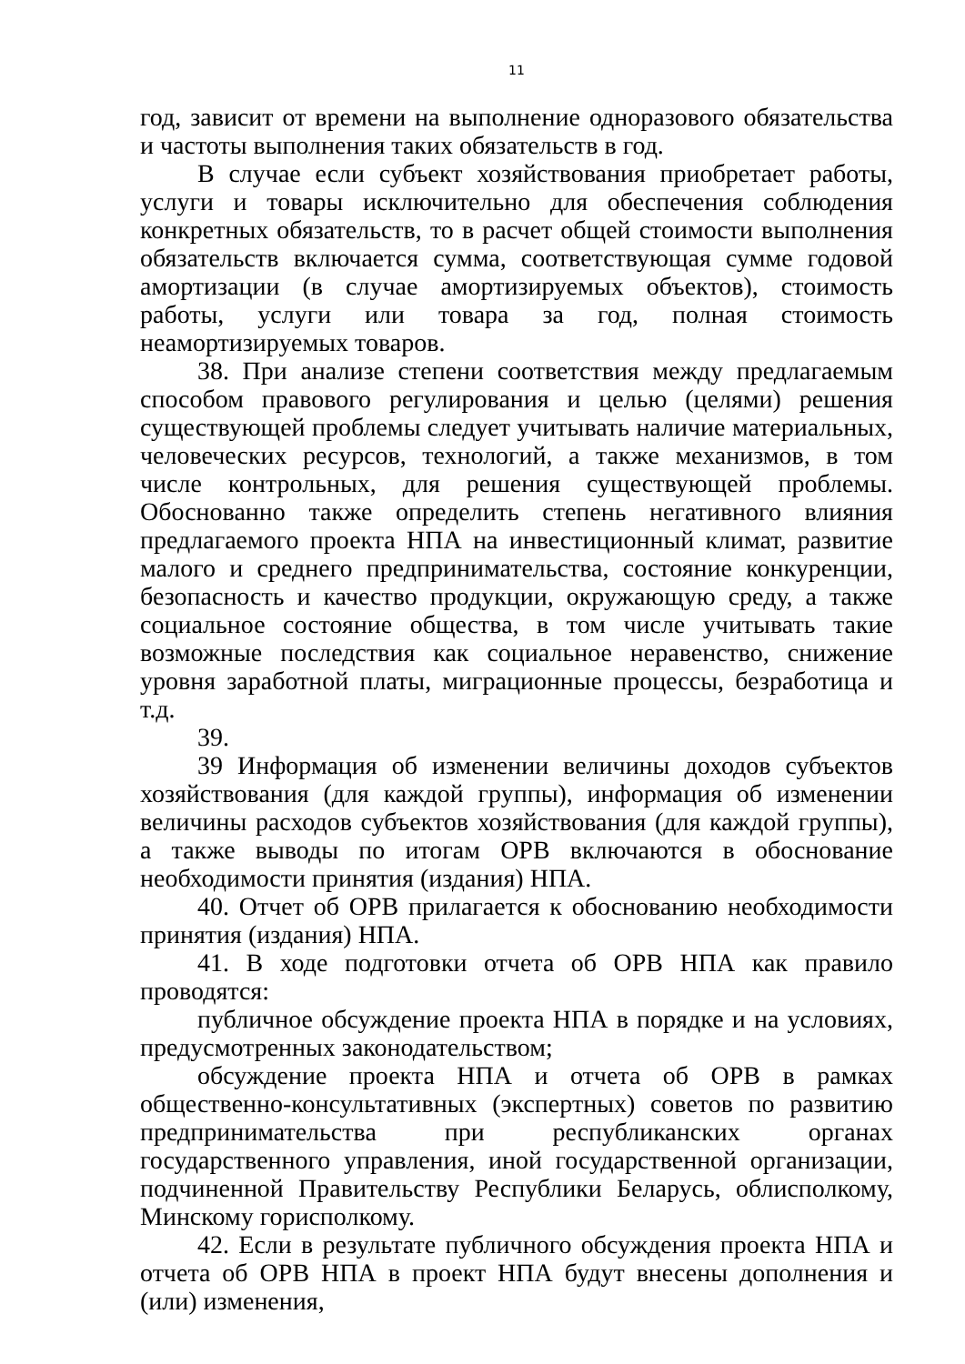11
год, зависит от времени на выполнение одноразового обязательства и частоты выполнения таких обязательств в год.
В случае если субъект хозяйствования приобретает работы, услуги и товары исключительно для обеспечения соблюдения конкретных обязательств, то в расчет общей стоимости выполнения обязательств включается сумма, соответствующая сумме годовой амортизации (в случае амортизируемых объектов), стоимость работы, услуги или товара за год, полная стоимость неамортизируемых товаров.
38. При анализе степени соответствия между предлагаемым способом правового регулирования и целью (целями) решения существующей проблемы следует учитывать наличие материальных, человеческих ресурсов, технологий, а также механизмов, в том числе контрольных, для решения существующей проблемы. Обоснованно также определить степень негативного влияния предлагаемого проекта НПА на инвестиционный климат, развитие малого и среднего предпринимательства, состояние конкуренции, безопасность и качество продукции, окружающую среду, а также социальное состояние общества, в том числе учитывать такие возможные последствия как социальное неравенство, снижение уровня заработной платы, миграционные процессы, безработица и т.д.
39.
39 Информация об изменении величины доходов субъектов хозяйствования (для каждой группы), информация об изменении величины расходов субъектов хозяйствования (для каждой группы), а также выводы по итогам ОРВ включаются в обоснование необходимости принятия (издания) НПА.
40. Отчет об ОРВ прилагается к обоснованию необходимости принятия (издания) НПА.
41. В ходе подготовки отчета об ОРВ НПА как правило проводятся:
публичное обсуждение проекта НПА в порядке и на условиях, предусмотренных законодательством;
обсуждение проекта НПА и отчета об ОРВ в рамках общественно-консультативных (экспертных) советов по развитию предпринимательства при республиканских органах государственного управления, иной государственной организации, подчиненной Правительству Республики Беларусь, облисполкому, Минскому горисполкому.
42. Если в результате публичного обсуждения проекта НПА и отчета об ОРВ НПА в проект НПА будут внесены дополнения и (или) изменения,